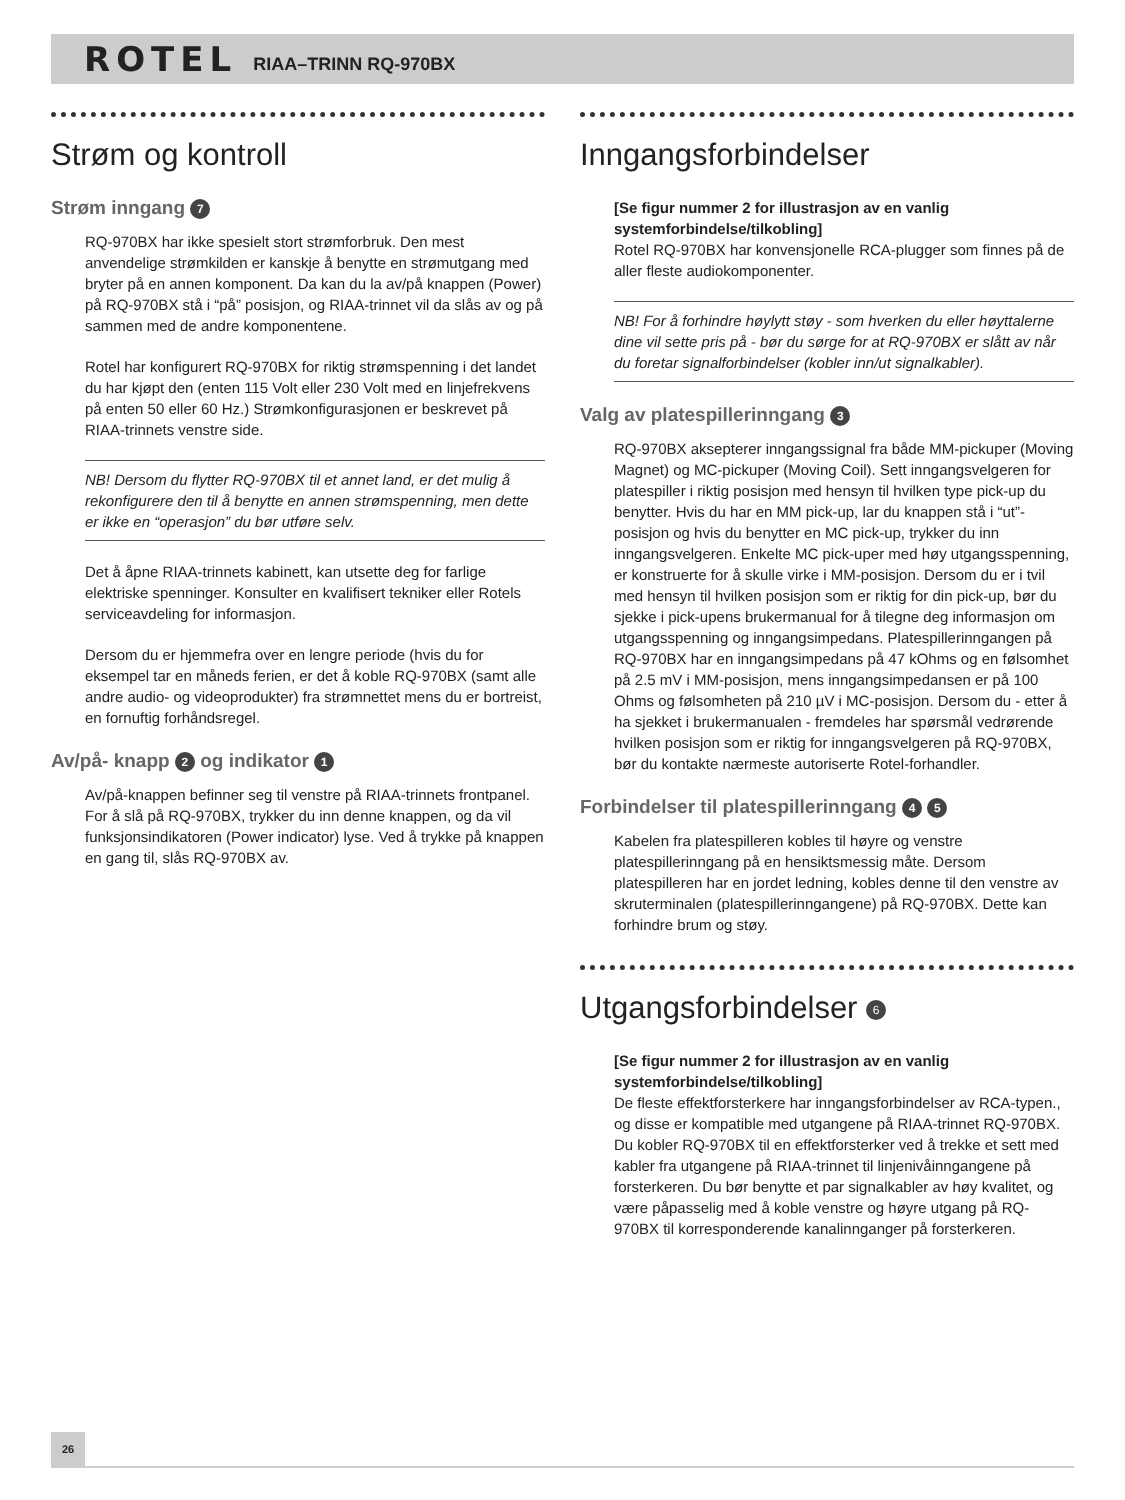ROTEL RIAA–TRINN RQ-970BX
Strøm og kontroll
Strøm inngang 7
RQ-970BX har ikke spesielt stort strømforbruk. Den mest anvendelige strømkilden er kanskje å benytte en strømutgang med bryter på en annen komponent. Da kan du la av/på knappen (Power) på RQ-970BX stå i “på” posisjon, og RIAA-trinnet vil da slås av og på sammen med de andre komponentene.
Rotel har konfigurert RQ-970BX for riktig strømspenning i det landet du har kjøpt den (enten 115 Volt eller 230 Volt med en linjefrekvens på enten 50 eller 60 Hz.) Strømkonfigurasjonen er beskrevet på RIAA-trinnets venstre side.
NB! Dersom du flytter RQ-970BX til et annet land, er det mulig å rekonfigurere den til å benytte en annen strømspenning, men dette er ikke en “operasjon” du bør utføre selv.
Det å åpne RIAA-trinnets kabinett, kan utsette deg for farlige elektriske spenninger. Konsulter en kvalifisert tekniker eller Rotels serviceavdeling for informasjon.
Dersom du er hjemmefra over en lengre periode (hvis du for eksempel tar en måneds ferien, er det å koble RQ-970BX (samt alle andre audio- og videoprodukter) fra strømnettet mens du er bortreist, en fornuftig forhåndsregel.
Av/på- knapp 2 og indikator 1
Av/på-knappen befinner seg til venstre på RIAA-trinnets frontpanel. For å slå på RQ-970BX, trykker du inn denne knappen, og da vil funksjonsindikatoren (Power indicator) lyse. Ved å trykke på knappen en gang til, slås RQ-970BX av.
Inngangsforbindelser
[Se figur nummer 2 for illustrasjon av en vanlig systemforbindelse/tilkobling]
Rotel RQ-970BX har konvensjonelle RCA-plugger som finnes på de aller fleste audiokomponenter.
NB! For å forhindre høylytt støy - som hverken du eller høyttalerne dine vil sette pris på - bør du sørge for at RQ-970BX er slått av når du foretar signalforbindelser (kobler inn/ut signalkabler).
Valg av platespillerinngang 3
RQ-970BX aksepterer inngangssignal fra både MM-pickuper (Moving Magnet) og MC-pickuper (Moving Coil). Sett inngangsvelgeren for platespiller i riktig posisjon med hensyn til hvilken type pick-up du benytter. Hvis du har en MM pick-up, lar du knappen stå i “ut”-posisjon og hvis du benytter en MC pick-up, trykker du inn inngangsvelgeren. Enkelte MC pick-uper med høy utgangsspenning, er konstruerte for å skulle virke i MM-posisjon. Dersom du er i tvil med hensyn til hvilken posisjon som er riktig for din pick-up, bør du sjekke i pick-upens brukermanual for å tilegne deg informasjon om utgangsspenning og inngangsimpedans. Platespillerinngangen på RQ-970BX har en inngangsimpedans på 47 kOhms og en følsomhet på 2.5 mV i MM-posisjon, mens inngangsimpedansen er på 100 Ohms og følsomheten på 210 µV i MC-posisjon. Dersom du - etter å ha sjekket i brukermanualen - fremdeles har spørsmål vedrørende hvilken posisjon som er riktig for inngangsvelgeren på RQ-970BX, bør du kontakte nærmeste autoriserte Rotel-forhandler.
Forbindelser til platespillerinngang 4 5
Kabelen fra platespilleren kobles til høyre og venstre platespillerinngang på en hensiktsmessig måte. Dersom platespilleren har en jordet ledning, kobles denne til den venstre av skruterminalen (platespillerinngangene) på RQ-970BX. Dette kan forhindre brum og støy.
Utgangsforbindelser 6
[Se figur nummer 2 for illustrasjon av en vanlig systemforbindelse/tilkobling]
De fleste effektforsterkere har inngangsforbindelser av RCA-typen., og disse er kompatible med utgangene på RIAA-trinnet RQ-970BX. Du kobler RQ-970BX til en effektforsterker ved å trekke et sett med kabler fra utgangene på RIAA-trinnet til linjenivåinngangene på forsterkeren. Du bør benytte et par signalkabler av høy kvalitet, og være påpasselig med å koble venstre og høyre utgang på RQ-970BX til korresponderende kanalinnganger på forsterkeren.
26